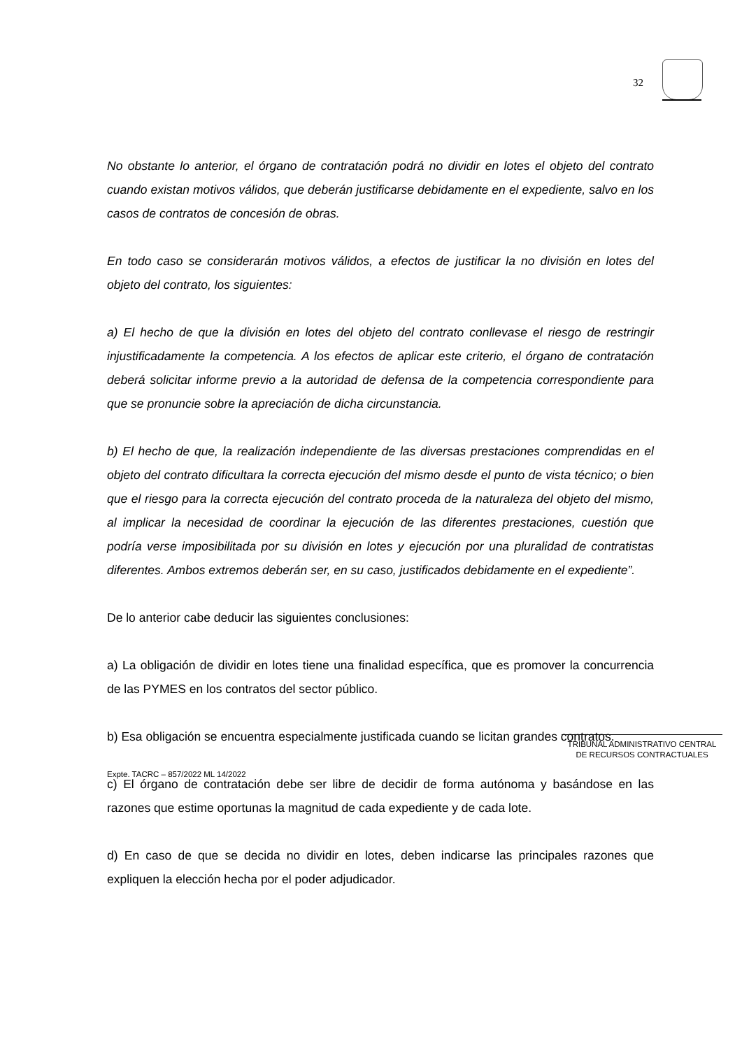32
No obstante lo anterior, el órgano de contratación podrá no dividir en lotes el objeto del contrato cuando existan motivos válidos, que deberán justificarse debidamente en el expediente, salvo en los casos de contratos de concesión de obras.
En todo caso se considerarán motivos válidos, a efectos de justificar la no división en lotes del objeto del contrato, los siguientes:
a) El hecho de que la división en lotes del objeto del contrato conllevase el riesgo de restringir injustificadamente la competencia. A los efectos de aplicar este criterio, el órgano de contratación deberá solicitar informe previo a la autoridad de defensa de la competencia correspondiente para que se pronuncie sobre la apreciación de dicha circunstancia.
b) El hecho de que, la realización independiente de las diversas prestaciones comprendidas en el objeto del contrato dificultara la correcta ejecución del mismo desde el punto de vista técnico; o bien que el riesgo para la correcta ejecución del contrato proceda de la naturaleza del objeto del mismo, al implicar la necesidad de coordinar la ejecución de las diferentes prestaciones, cuestión que podría verse imposibilitada por su división en lotes y ejecución por una pluralidad de contratistas diferentes. Ambos extremos deberán ser, en su caso, justificados debidamente en el expediente”.
De lo anterior cabe deducir las siguientes conclusiones:
a) La obligación de dividir en lotes tiene una finalidad específica, que es promover la concurrencia de las PYMES en los contratos del sector público.
b) Esa obligación se encuentra especialmente justificada cuando se licitan grandes contratos.
c) El órgano de contratación debe ser libre de decidir de forma autónoma y basándose en las razones que estime oportunas la magnitud de cada expediente y de cada lote.
d) En caso de que se decida no dividir en lotes, deben indicarse las principales razones que expliquen la elección hecha por el poder adjudicador.
TRIBUNAL ADMINISTRATIVO CENTRAL
DE RECURSOS CONTRACTUALES
Expte. TACRC – 857/2022 ML 14/2022